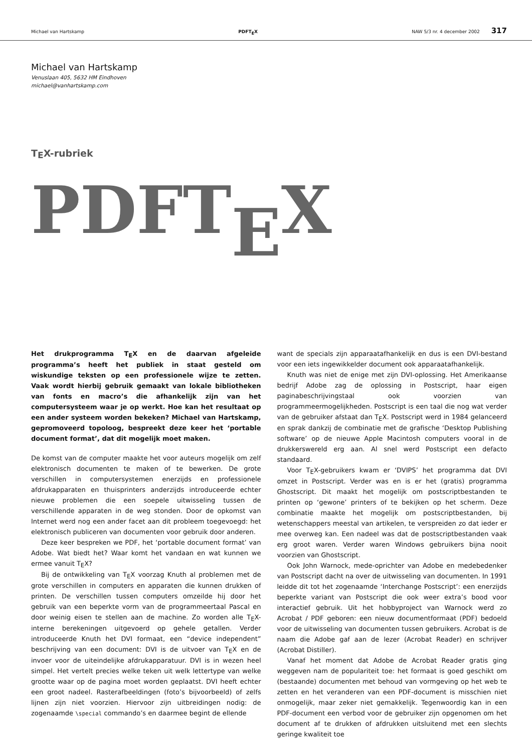Michael van Hartskamp PDFTEX NAW 5/3 nr. 4 december 2002 317
Michael van Hartskamp
Venuslaan 405, 5632 HM Eindhoven
michael@vanhartskamp.com
TEX-rubriek
PDFTEX
Het drukprogramma TEX en de daarvan afgeleide programma’s heeft het publiek in staat gesteld om wiskundige teksten op een professionele wijze te zetten. Vaak wordt hierbij gebruik gemaakt van lokale bibliotheken van fonts en macro’s die afhankelijk zijn van het computersysteem waar je op werkt. Hoe kan het resultaat op een ander systeem worden bekeken? Michael van Hartskamp, gepromoveerd topoloog, bespreekt deze keer het ‘portable document format’, dat dit mogelijk moet maken.
De komst van de computer maakte het voor auteurs mogelijk om zelf elektronisch documenten te maken of te bewerken. De grote verschillen in computersystemen enerzijds en professionele afdrukapparaten en thuisprinters anderzijds introduceerde echter nieuwe problemen die een soepele uitwisseling tussen de verschillende apparaten in de weg stonden. Door de opkomst van Internet werd nog een ander facet aan dit probleem toegevoegd: het elektronisch publiceren van documenten voor gebruik door anderen.
Deze keer bespreken we PDF, het ‘portable document format’ van Adobe. Wat biedt het? Waar komt het vandaan en wat kunnen we ermee vanuit TEX?
Bij de ontwikkeling van TEX voorzag Knuth al problemen met de grote verschillen in computers en apparaten die kunnen drukken of printen. De verschillen tussen computers omzeilde hij door het gebruik van een beperkte vorm van de programmeertaal Pascal en door weinig eisen te stellen aan de machine. Zo worden alle TEX-interne berekeningen uitgevoerd op gehele getallen. Verder introduceerde Knuth het DVI formaat, een “device independent” beschrijving van een document: DVI is de uitvoer van TEX en de invoer voor de uiteindelijke afdrukapparatuur. DVI is in wezen heel simpel. Het vertelt precies welke teken uit welk lettertype van welke grootte waar op de pagina moet worden geplaatst. DVI heeft echter een groot nadeel. Rasterafbeeldingen (foto’s bijvoorbeeld) of zelfs lijnen zijn niet voorzien. Hiervoor zijn uitbreidingen nodig: de zogenaamde \special commando’s en daarmee begint de ellende
want de specials zijn apparaatafhankelijk en dus is een DVI-bestand voor een iets ingewikkelder document ook apparaatafhankelijk.
Knuth was niet de enige met zijn DVI-oplossing. Het Amerikaanse bedrijf Adobe zag de oplossing in Postscript, haar eigen paginabeschrijvingstaal ook voorzien van programmeermogelijkheden. Postscript is een taal die nog wat verder van de gebruiker afstaat dan TEX. Postscript werd in 1984 gelanceerd en sprak dankzij de combinatie met de grafische ‘Desktop Publishing software’ op de nieuwe Apple Macintosh computers vooral in de drukkerswereld erg aan. Al snel werd Postscript een defacto standaard.
Voor TEX-gebruikers kwam er ‘DVIPS’ het programma dat DVI omzet in Postscript. Verder was en is er het (gratis) programma Ghostscript. Dit maakt het mogelijk om postscriptbestanden te printen op ‘gewone’ printers of te bekijken op het scherm. Deze combinatie maakte het mogelijk om postscriptbestanden, bij wetenschappers meestal van artikelen, te verspreiden zo dat ieder er mee overweg kan. Een nadeel was dat de postscriptbestanden vaak erg groot waren. Verder waren Windows gebruikers bijna nooit voorzien van Ghostscript.
Ook John Warnock, mede-oprichter van Adobe en medebedenker van Postscript dacht na over de uitwisseling van documenten. In 1991 leidde dit tot het zogenaamde ‘Interchange Postscript’: een enerzijds beperkte variant van Postscript die ook weer extra’s bood voor interactief gebruik. Uit het hobbyproject van Warnock werd zo Acrobat / PDF geboren: een nieuw documentformaat (PDF) bedoeld voor de uitwisseling van documenten tussen gebruikers. Acrobat is de naam die Adobe gaf aan de lezer (Acrobat Reader) en schrijver (Acrobat Distiller).
Vanaf het moment dat Adobe de Acrobat Reader gratis ging weggeven nam de populariteit toe: het formaat is goed geschikt om (bestaande) documenten met behoud van vormgeving op het web te zetten en het veranderen van een PDF-document is misschien niet onmogelijk, maar zeker niet gemakkelijk. Tegenwoordig kan in een PDF-document een verbod voor de gebruiker zijn opgenomen om het document af te drukken of afdrukken uitsluitend met een slechts geringe kwaliteit toe